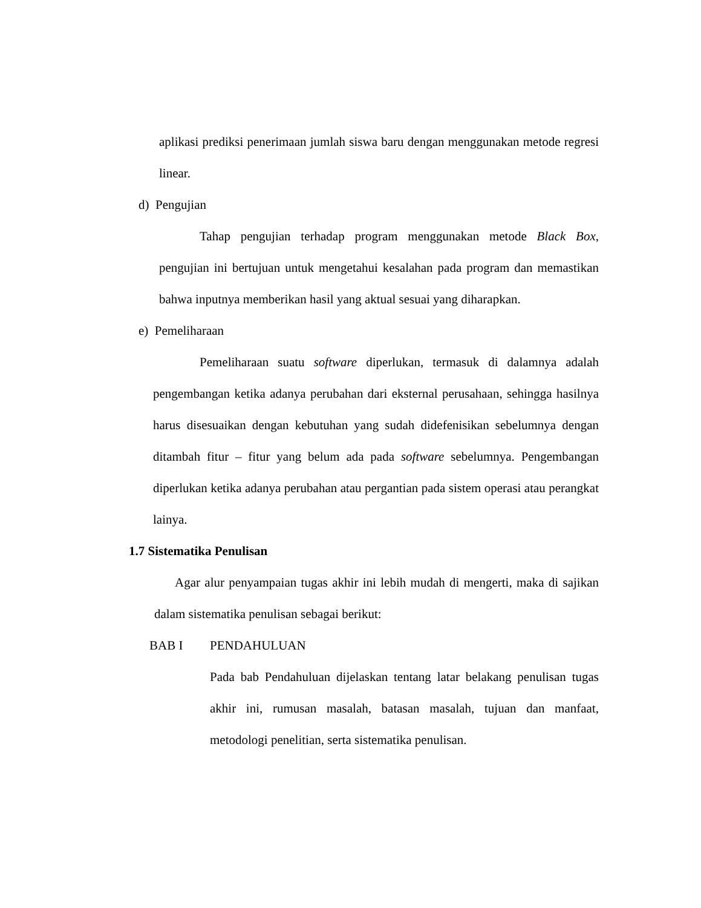aplikasi prediksi penerimaan jumlah siswa baru dengan menggunakan metode regresi linear.
d) Pengujian
Tahap pengujian terhadap program menggunakan metode Black Box, pengujian ini bertujuan untuk mengetahui kesalahan pada program dan memastikan bahwa inputnya memberikan hasil yang aktual sesuai yang diharapkan.
e) Pemeliharaan
Pemeliharaan suatu software diperlukan, termasuk di dalamnya adalah pengembangan ketika adanya perubahan dari eksternal perusahaan, sehingga hasilnya harus disesuaikan dengan kebutuhan yang sudah didefenisikan sebelumnya dengan ditambah fitur – fitur yang belum ada pada software sebelumnya. Pengembangan diperlukan ketika adanya perubahan atau pergantian pada sistem operasi atau perangkat lainya.
1.7 Sistematika Penulisan
Agar alur penyampaian tugas akhir ini lebih mudah di mengerti, maka di sajikan dalam sistematika penulisan sebagai berikut:
BAB I PENDAHULUAN
Pada bab Pendahuluan dijelaskan tentang latar belakang penulisan tugas akhir ini, rumusan masalah, batasan masalah, tujuan dan manfaat, metodologi penelitian, serta sistematika penulisan.